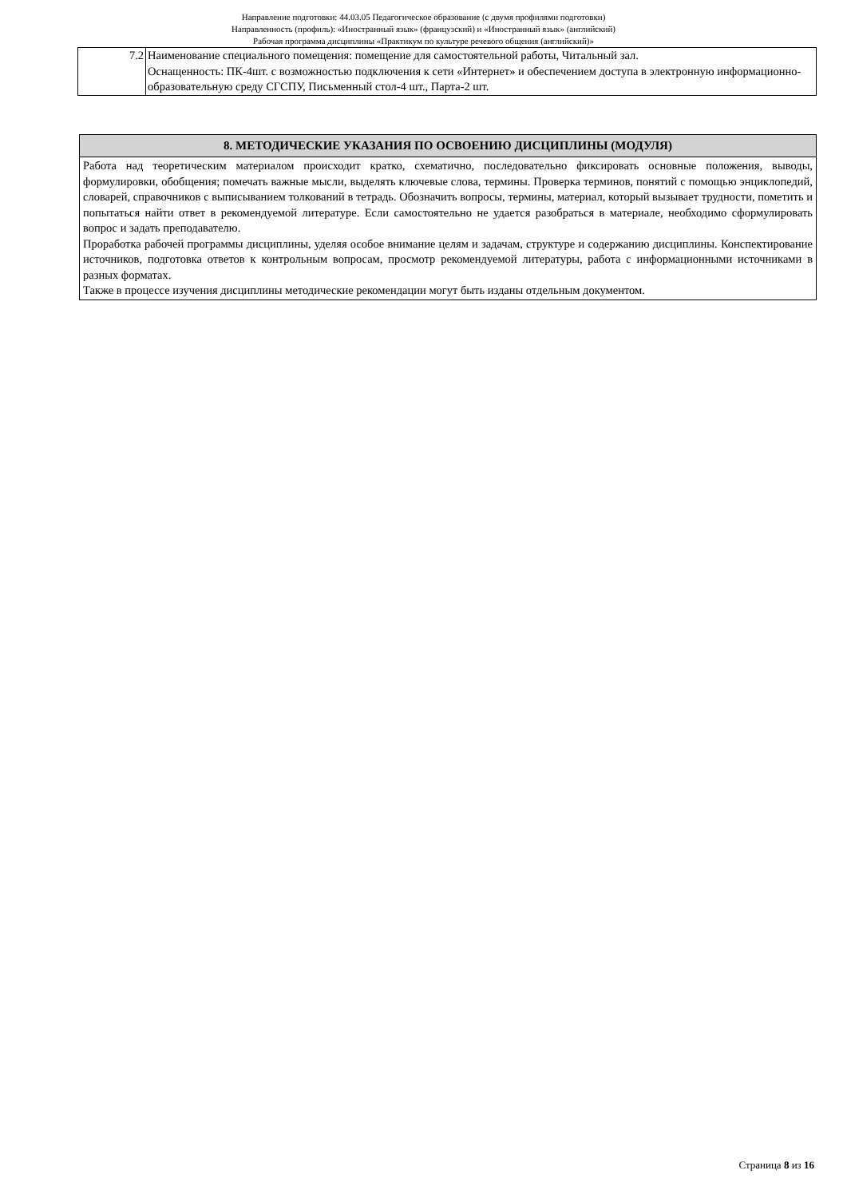Направление подготовки: 44.03.05 Педагогическое образование (с двумя профилями подготовки)
Направленность (профиль): «Иностранный язык» (французский) и «Иностранный язык» (английский)
Рабочая программа дисциплины «Практикум по культуре речевого общения (английский)»
| 7.2 | Наименование специального помещения: помещение для самостоятельной работы, Читальный зал. Оснащенность: ПК-4шт. с возможностью подключения к сети «Интернет» и обеспечением доступа в электронную информационно-образовательную среду СГСПУ, Письменный стол-4 шт., Парта-2 шт. |
| 8. МЕТОДИЧЕСКИЕ УКАЗАНИЯ ПО ОСВОЕНИЮ ДИСЦИПЛИНЫ (МОДУЛЯ) |
| --- |
| Работа над теоретическим материалом происходит кратко, схематично, последовательно фиксировать основные положения, выводы, формулировки, обобщения; помечать важные мысли, выделять ключевые слова, термины. Проверка терминов, понятий с помощью энциклопедий, словарей, справочников с выписыванием толкований в тетрадь. Обозначить вопросы, термины, материал, который вызывает трудности, пометить и попытаться найти ответ в рекомендуемой литературе. Если самостоятельно не удается разобраться в материале, необходимо сформулировать вопрос и задать преподавателю. Проработка рабочей программы дисциплины, уделяя особое внимание целям и задачам, структуре и содержанию дисциплины. Конспектирование источников, подготовка ответов к контрольным вопросам, просмотр рекомендуемой литературы, работа с информационными источниками в разных форматах. Также в процессе изучения дисциплины методические рекомендации могут быть изданы отдельным документом. |
Страница 8 из 16